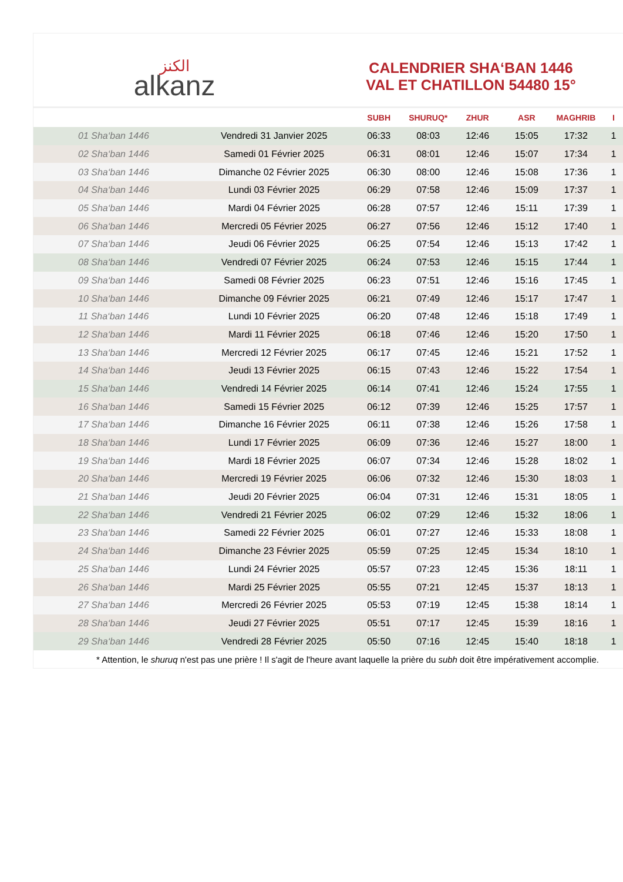الكنز
alkanz
CALENDRIER SHA‘BAN 1446
VAL ET CHATILLON 54480 15°
| | | SUBH | SHURUQ* | ZHUR | ASR | MAGHRIB | I |
| --- | --- | --- | --- | --- | --- | --- | --- |
| 01 Sha‘ban 1446 | Vendredi 31 Janvier 2025 | 06:33 | 08:03 | 12:46 | 15:05 | 17:32 | 1 |
| 02 Sha‘ban 1446 | Samedi 01 Février 2025 | 06:31 | 08:01 | 12:46 | 15:07 | 17:34 | 1 |
| 03 Sha‘ban 1446 | Dimanche 02 Février 2025 | 06:30 | 08:00 | 12:46 | 15:08 | 17:36 | 1 |
| 04 Sha‘ban 1446 | Lundi 03 Février 2025 | 06:29 | 07:58 | 12:46 | 15:09 | 17:37 | 1 |
| 05 Sha‘ban 1446 | Mardi 04 Février 2025 | 06:28 | 07:57 | 12:46 | 15:11 | 17:39 | 1 |
| 06 Sha‘ban 1446 | Mercredi 05 Février 2025 | 06:27 | 07:56 | 12:46 | 15:12 | 17:40 | 1 |
| 07 Sha‘ban 1446 | Jeudi 06 Février 2025 | 06:25 | 07:54 | 12:46 | 15:13 | 17:42 | 1 |
| 08 Sha‘ban 1446 | Vendredi 07 Février 2025 | 06:24 | 07:53 | 12:46 | 15:15 | 17:44 | 1 |
| 09 Sha‘ban 1446 | Samedi 08 Février 2025 | 06:23 | 07:51 | 12:46 | 15:16 | 17:45 | 1 |
| 10 Sha‘ban 1446 | Dimanche 09 Février 2025 | 06:21 | 07:49 | 12:46 | 15:17 | 17:47 | 1 |
| 11 Sha‘ban 1446 | Lundi 10 Février 2025 | 06:20 | 07:48 | 12:46 | 15:18 | 17:49 | 1 |
| 12 Sha‘ban 1446 | Mardi 11 Février 2025 | 06:18 | 07:46 | 12:46 | 15:20 | 17:50 | 1 |
| 13 Sha‘ban 1446 | Mercredi 12 Février 2025 | 06:17 | 07:45 | 12:46 | 15:21 | 17:52 | 1 |
| 14 Sha‘ban 1446 | Jeudi 13 Février 2025 | 06:15 | 07:43 | 12:46 | 15:22 | 17:54 | 1 |
| 15 Sha‘ban 1446 | Vendredi 14 Février 2025 | 06:14 | 07:41 | 12:46 | 15:24 | 17:55 | 1 |
| 16 Sha‘ban 1446 | Samedi 15 Février 2025 | 06:12 | 07:39 | 12:46 | 15:25 | 17:57 | 1 |
| 17 Sha‘ban 1446 | Dimanche 16 Février 2025 | 06:11 | 07:38 | 12:46 | 15:26 | 17:58 | 1 |
| 18 Sha‘ban 1446 | Lundi 17 Février 2025 | 06:09 | 07:36 | 12:46 | 15:27 | 18:00 | 1 |
| 19 Sha‘ban 1446 | Mardi 18 Février 2025 | 06:07 | 07:34 | 12:46 | 15:28 | 18:02 | 1 |
| 20 Sha‘ban 1446 | Mercredi 19 Février 2025 | 06:06 | 07:32 | 12:46 | 15:30 | 18:03 | 1 |
| 21 Sha‘ban 1446 | Jeudi 20 Février 2025 | 06:04 | 07:31 | 12:46 | 15:31 | 18:05 | 1 |
| 22 Sha‘ban 1446 | Vendredi 21 Février 2025 | 06:02 | 07:29 | 12:46 | 15:32 | 18:06 | 1 |
| 23 Sha‘ban 1446 | Samedi 22 Février 2025 | 06:01 | 07:27 | 12:46 | 15:33 | 18:08 | 1 |
| 24 Sha‘ban 1446 | Dimanche 23 Février 2025 | 05:59 | 07:25 | 12:45 | 15:34 | 18:10 | 1 |
| 25 Sha‘ban 1446 | Lundi 24 Février 2025 | 05:57 | 07:23 | 12:45 | 15:36 | 18:11 | 1 |
| 26 Sha‘ban 1446 | Mardi 25 Février 2025 | 05:55 | 07:21 | 12:45 | 15:37 | 18:13 | 1 |
| 27 Sha‘ban 1446 | Mercredi 26 Février 2025 | 05:53 | 07:19 | 12:45 | 15:38 | 18:14 | 1 |
| 28 Sha‘ban 1446 | Jeudi 27 Février 2025 | 05:51 | 07:17 | 12:45 | 15:39 | 18:16 | 1 |
| 29 Sha‘ban 1446 | Vendredi 28 Février 2025 | 05:50 | 07:16 | 12:45 | 15:40 | 18:18 | 1 |
* Attention, le shuruq n'est pas une prière ! Il s'agit de l'heure avant laquelle la prière du subh doit être impérativement accomplie.